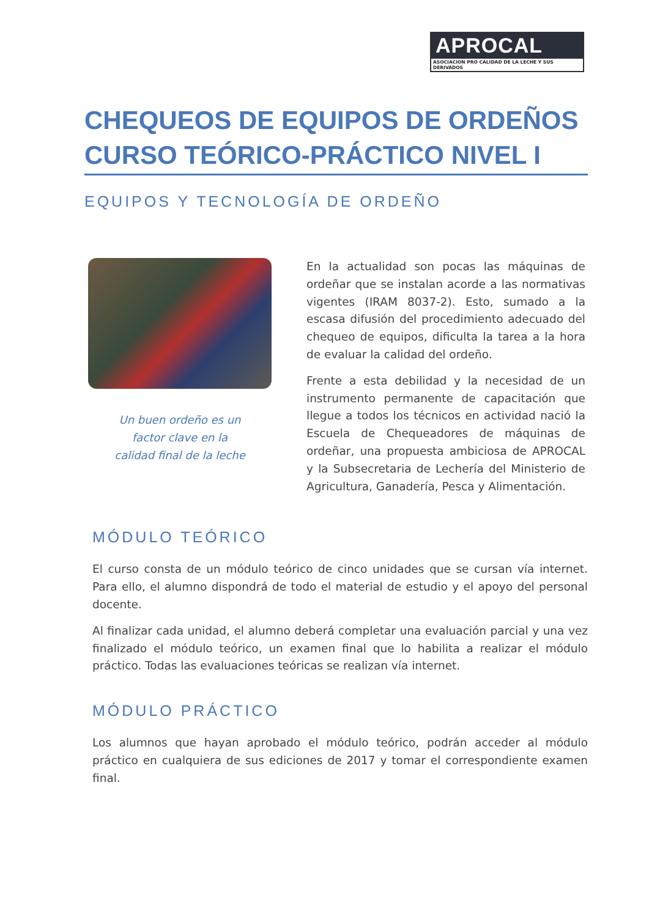APROCAL
ASOCIACION PRO CALIDAD DE LA LECHE Y SUS DERIVADOS
CHEQUEOS DE EQUIPOS DE ORDEÑOS
CURSO TEÓRICO-PRÁCTICO NIVEL I
EQUIPOS Y TECNOLOGÍA DE ORDEÑO
Un buen ordeño es un
factor clave en la
calidad final de la leche
En la actualidad son pocas las máquinas de ordeñar que se instalan acorde a las normativas vigentes (IRAM 8037-2). Esto, sumado a la escasa difusión del procedimiento adecuado del chequeo de equipos, dificulta la tarea a la hora de evaluar la calidad del ordeño.
Frente a esta debilidad y la necesidad de un instrumento permanente de capacitación que llegue a todos los técnicos en actividad nació la Escuela de Chequeadores de máquinas de ordeñar, una propuesta ambiciosa de APROCAL y la Subsecretaria de Lechería del Ministerio de Agricultura, Ganadería, Pesca y Alimentación.
MÓDULO TEÓRICO
El curso consta de un módulo teórico de cinco unidades que se cursan vía internet. Para ello, el alumno dispondrá de todo el material de estudio y el apoyo del personal docente.
Al finalizar cada unidad, el alumno deberá completar una evaluación parcial y una vez finalizado el módulo teórico, un examen final que lo habilita a realizar el módulo práctico. Todas las evaluaciones teóricas se realizan vía internet.
MÓDULO PRÁCTICO
Los alumnos que hayan aprobado el módulo teórico, podrán acceder al módulo práctico en cualquiera de sus ediciones de 2017 y tomar el correspondiente examen final.